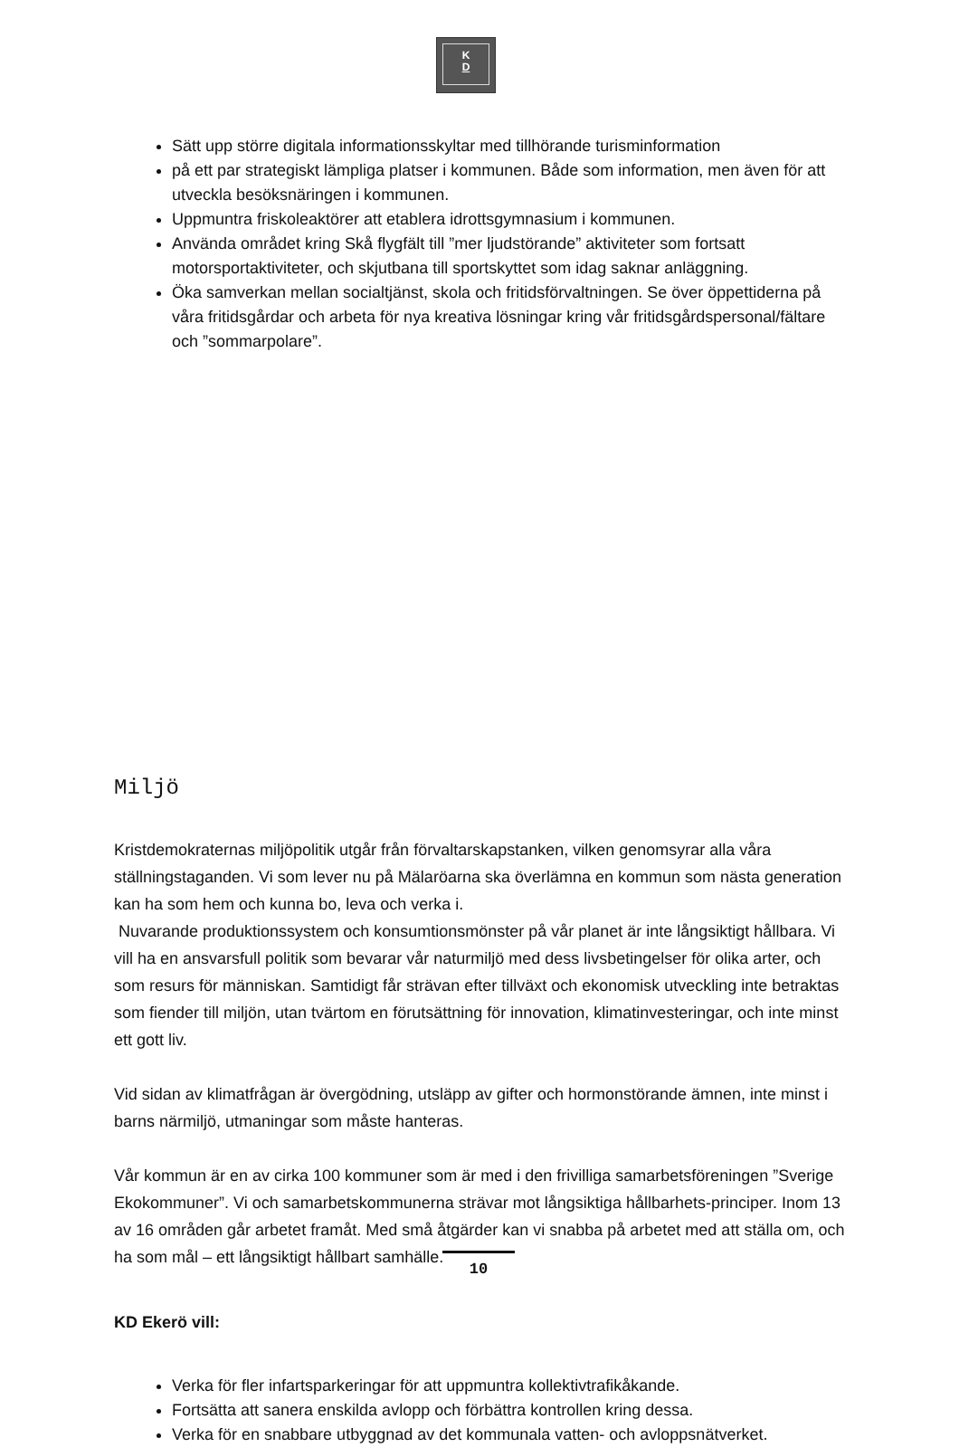K
D
Sätt upp större digitala informationsskyltar med tillhörande turisminformation
på ett par strategiskt lämpliga platser i kommunen. Både som information, men även för att utveckla besöksnäringen i kommunen.
Uppmuntra friskoleaktörer att etablera idrottsgymnasium i kommunen.
Använda området kring Skå flygfält till ”mer ljudstörande” aktiviteter som fortsatt motorsportaktiviteter, och skjutbana till sportskyttet som idag saknar anläggning.
Öka samverkan mellan socialtjänst, skola och fritidsförvaltningen. Se över öppettiderna på våra fritidsgårdar och arbeta för nya kreativa lösningar kring vår fritidsgårdspersonal/fältare och ”sommarpolare”.
Miljö
Kristdemokraternas miljöpolitik utgår från förvaltarskapstanken, vilken genomsyrar alla våra ställningstaganden. Vi som lever nu på Mälaröarna ska överlämna en kommun som nästa generation kan ha som hem och kunna bo, leva och verka i.
Nuvarande produktionssystem och konsumtionsmönster på vår planet är inte långsiktigt hållbara. Vi vill ha en ansvarsfull politik som bevarar vår naturmiljö med dess livsbetingelser för olika arter, och som resurs för människan. Samtidigt får strävan efter tillväxt och ekonomisk utveckling inte betraktas som fiender till miljön, utan tvärtom en förutsättning för innovation, klimatinvesteringar, och inte minst ett gott liv.
Vid sidan av klimatfrågan är övergödning, utsläpp av gifter och hormonstörande ämnen, inte minst i barns närmiljö, utmaningar som måste hanteras.
Vår kommun är en av cirka 100 kommuner som är med i den frivilliga samarbetsföreningen ”Sverige Ekokommuner”. Vi och samarbetskommunerna strävar mot långsiktiga hållbarhets-principer. Inom 13 av 16 områden går arbetet framåt. Med små åtgärder kan vi snabba på arbetet med att ställa om, och ha som mål – ett långsiktigt hållbart samhälle.
KD Ekerö vill:
Verka för fler infartsparkeringar för att uppmuntra kollektivtrafikåkande.
Fortsätta att sanera enskilda avlopp och förbättra kontrollen kring dessa.
Verka för en snabbare utbyggnad av det kommunala vatten- och avloppsnätverket.
10